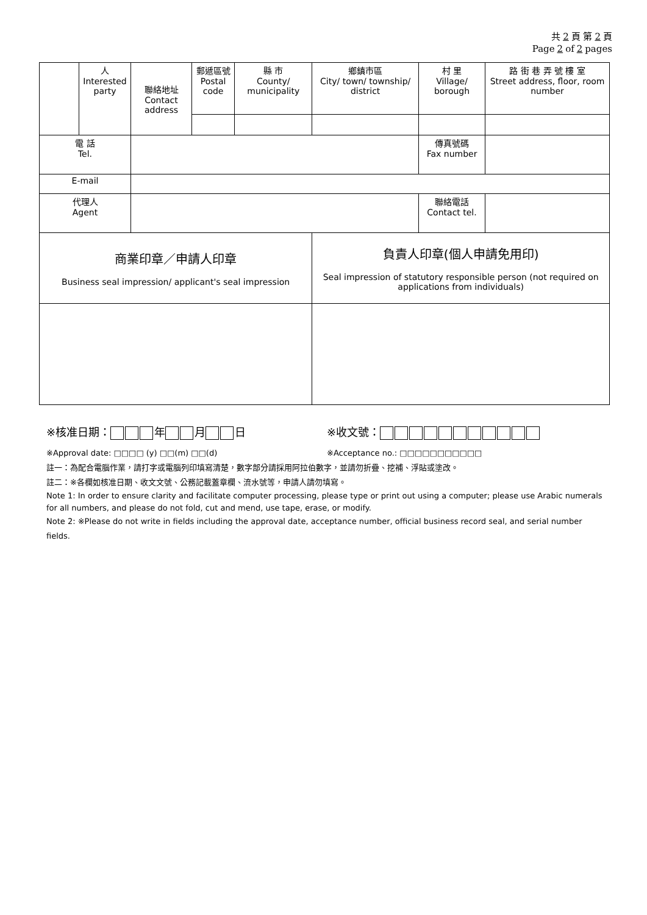共 2 頁 第 2 頁
Page 2 of 2 pages
| | 人 Interested party | 聯絡地址 Contact address | 郵遞區號 Postal code | 縣 市 County/ municipality | 鄉鎮市區 City/ town/ township/ district | 村 里 Village/ borough | 路 街 巷 弄 號 樓 室 Street address, floor, room number | |
| 電 話 Tel. | | | | | | 傳真號碼 Fax number | | |
| E-mail | | | | | | | | |
| 代理人 Agent | | | | | | 聯絡電話 Contact tel. | | |
| 商業印章／申請人印章 Business seal impression/ applicant's seal impression | | | | | 負責人印章(個人申請免用印) Seal impression of statutory responsible person (not required on applications from individuals) | | | |
※核准日期： 年 月 日 ※收文號：
※Approval date: □□□□ (y) □□(m) □□(d) ※Acceptance no.: □□□□□□□□□□□
註一：為配合電腦作業，請打字或電腦列印填寫清楚，數字部分請採用阿拉伯數字，並請勿折疊、挖補、浮貼或塗改。
註二：※各欄如核准日期、收文文號、公務記載蓋章欄、流水號等，申請人請勿填寫。
Note 1: In order to ensure clarity and facilitate computer processing, please type or print out using a computer; please use Arabic numerals for all numbers, and please do not fold, cut and mend, use tape, erase, or modify.
Note 2: ※Please do not write in fields including the approval date, acceptance number, official business record seal, and serial number fields.